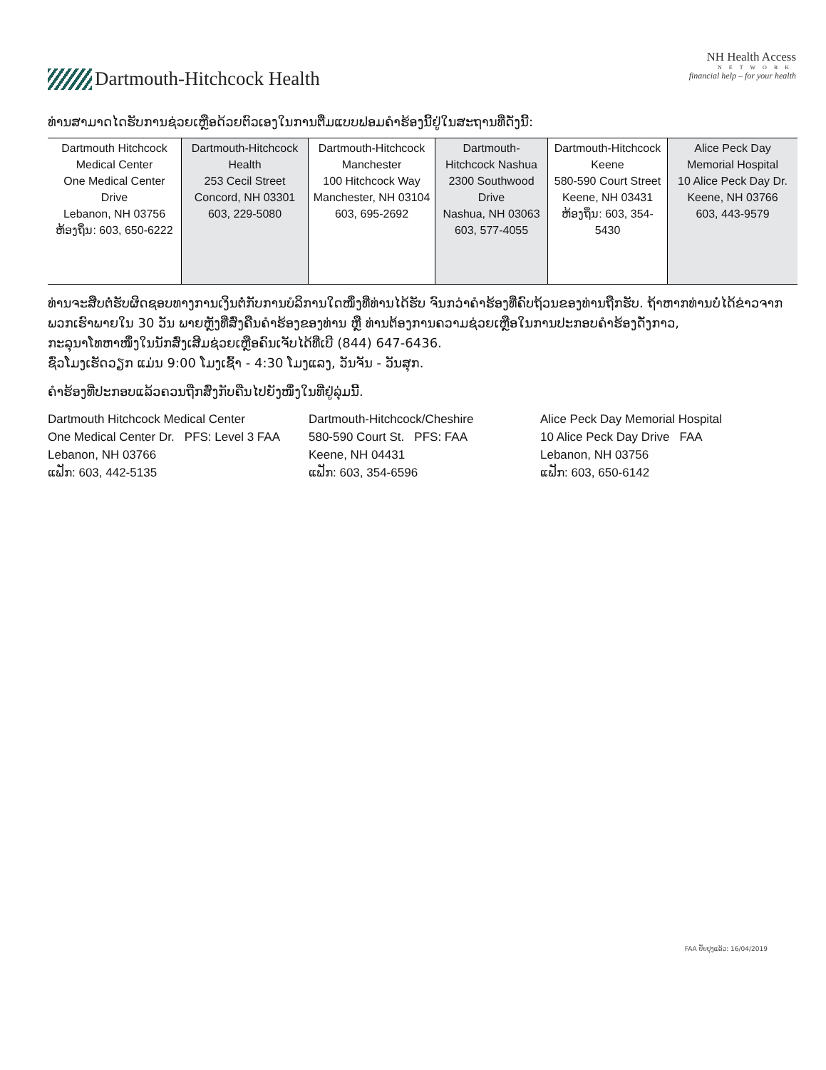Dartmouth-Hitchcock Health
NH Health Access
NETWORK
financial help – for your health
ທ່ານສາມາດໄດຮັບການຊ່ວຍເຫຼືອດ້ວຍຕົວເອງໃນການຕື່ມແບບຟອມຄຳຮ້ອງນີ້ຢູ່ໃນສະຖານທີ່ດັ່ງນີ້:
| Dartmouth Hitchcock Medical Center One Medical Center Drive Lebanon, NH 03756 ຫ້ອງຖິ່ນ: 603, 650-6222 | Dartmouth-Hitchcock Health 253 Cecil Street Concord, NH 03301 603, 229-5080 | Dartmouth-Hitchcock Manchester 100 Hitchcock Way Manchester, NH 03104 603, 695-2692 | Dartmouth-Hitchcock Nashua 2300 Southwood Drive Nashua, NH 03063 603, 577-4055 | Dartmouth-Hitchcock Keene 580-590 Court Street Keene, NH 03431 ຫ້ອງຖິ່ນ: 603, 354-5430 | Alice Peck Day Memorial Hospital 10 Alice Peck Day Dr. Keene, NH 03766 603, 443-9579 |
ທ່ານຈະສືບຕໍ່ຮັບຜິດຊອບທາງການເງິນຕໍ່ກັບການບໍລິການໃດໜຶ່ງທີ່ທ່ານໄດ້ຮັບ ຈົນກວ່າຄຳຮ້ອງທີ່ຄົບຖ້ວນຂອງທ່ານຖືກຮັບ. ຖ້າຫາກທ່ານບໍ່ໄດ້ຂ່າວຈາກພວກເຮົາພາຍໃນ 30 ວັນ ພາຍຫຼັງທີ່ສົ່ງຄືນຄຳຮ້ອງຂອງທ່ານ ຫຼື ທ່ານຕ້ອງການຄວາມຊ່ວຍເຫຼືອໃນການປະກອບຄຳຮ້ອງດັ່ງກາວ,
ກະລຸນາໂທຫາໜຶ່ງໃນນັກສົ່ງເສີມຊ່ວຍເຫຼືອຄົນເຈັບໄດ້ທີ່ເບີ (844) 647-6436.
ຊົ່ວໂມງເຮັດວຽກ ແມ່ນ 9:00 ໂມງເຊົ້າ - 4:30 ໂມງແລງ, ວັນຈັນ - ວັນສຸກ.
ຄຳຮ້ອງທີ່ປະກອບແລ້ວຄວນຖືກສົ່ງກັບຄືນໄປຍັງໜຶ່ງໃນທີ່ຢູ່ລຸ່ມນີ້.
Dartmouth Hitchcock Medical Center
One Medical Center Dr. PFS: Level 3 FAA
Lebanon, NH 03766
ແຟັກ: 603, 442-5135
Dartmouth-Hitchcock/Cheshire
580-590 Court St. PFS: FAA
Keene, NH 04431
ແຟັກ: 603, 354-6596
Alice Peck Day Memorial Hospital
10 Alice Peck Day Drive FAA
Lebanon, NH 03756
ແຟັກ: 603, 650-6142
FAA ປັບປຸງແລ້ວ: 16/04/2019